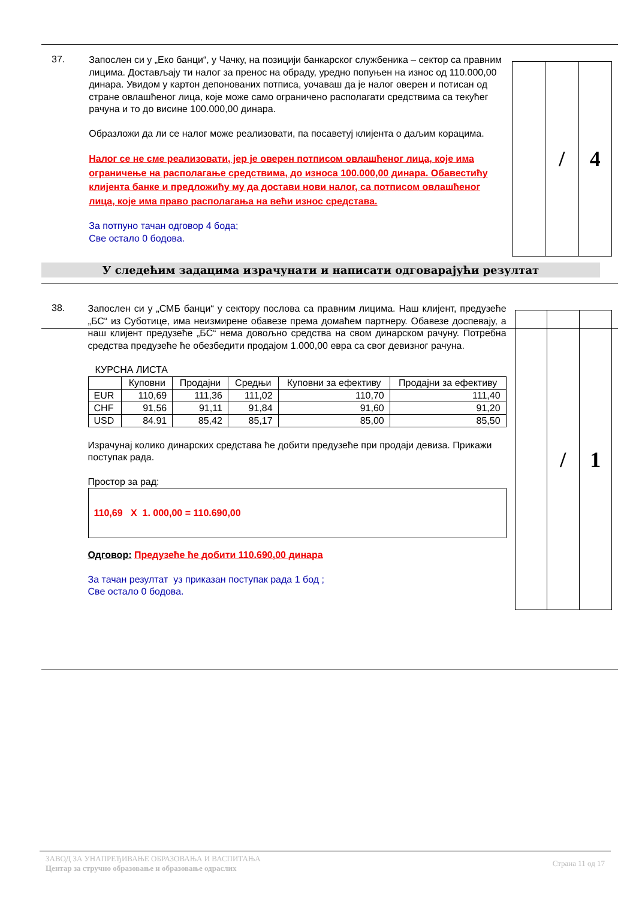37.
Запослен си у „Еко банци“, у Чачку, на позицији банкарског службеника – сектор са правним лицима. Достављају ти налог за пренос на обраду, уредно попуњен на износ од 110.000,00 динара. Увидом у картон депонованих потписа, уочаваш да је налог оверен и потисан од стране овлашћеног лица, које може само ограничено располагати средствима са текућег рачуна и то до висине 100.000,00 динара.
Образложи да ли се налог може реализовати, па посаветуј клијента о даљим корацима.
Налог се не сме реализовати, јер је оверен потписом овлашћеног лица, које има ограничење на располагање средствима, до износа 100.000,00 динара. Обавестићу клијента банке и предложићу му да достави нови налог, са потписом овлашћеног лица, које има право располагања на већи износ средстава.
За потпуно тачан одговор 4 бода;
Све остало 0 бодова.
| | / | 4 |
У следећим задацима израчунати и написати одговарајући резултат
38.
Запослен си у „СМБ банци“ у сектору послова са правним лицима. Наш клијент, предузеће „БС“ из Суботице, има неизмирене обавезе према домаћем партнеру. Обавезе доспевају, а наш клијент предузеће „БС“ нема довољно средства на свом динарском рачуну. Потребна средства предузеће ће обезбедити продајом 1.000,00 евра са свог девизног рачуна.
КУРСНА ЛИСТА
| | Куповни | Продајни | Средњи | Куповни за ефективу | Продајни за ефективу |
| --- | --- | --- | --- | --- | --- |
| EUR | 110,69 | 111,36 | 111,02 | 110,70 | 111,40 |
| CHF | 91,56 | 91,11 | 91,84 | 91,60 | 91,20 |
| USD | 84.91 | 85,42 | 85,17 | 85,00 | 85,50 |
Израчунај колико динарских средстава ће добити предузеће при продаји девиза. Прикажи поступак рада.
Простор за рад:
110,69 X 1. 000,00 = 110.690,00
Одговор: Предузеће ће добити 110.690,00 динара
За тачан резултат уз приказан поступак рада 1 бод ;
Све остало 0 бодова.
| | / | 1 |
ЗАВОД ЗА УНАПРЕЂИВАЊЕ ОБРАЗОВАЊА И ВАСПИТАЊА
Центар за стручно образовање и образовање одраслих
Страна 11 од 17